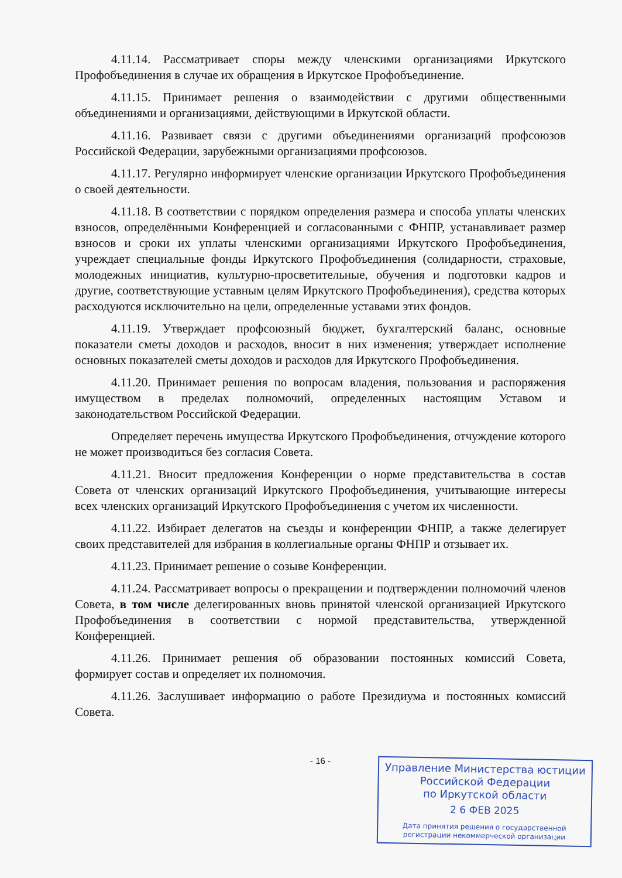4.11.14. Рассматривает споры между членскими организациями Иркутского Профобъединения в случае их обращения в Иркутское Профобъединение.
4.11.15. Принимает решения о взаимодействии с другими общественными объединениями и организациями, действующими в Иркутской области.
4.11.16. Развивает связи с другими объединениями организаций профсоюзов Российской Федерации, зарубежными организациями профсоюзов.
4.11.17. Регулярно информирует членские организации Иркутского Профобъединения о своей деятельности.
4.11.18. В соответствии с порядком определения размера и способа уплаты членских взносов, определёнными Конференцией и согласованными с ФНПР, устанавливает размер взносов и сроки их уплаты членскими организациями Иркутского Профобъединения, учреждает специальные фонды Иркутского Профобъединения (солидарности, страховые, молодежных инициатив, культурно-просветительные, обучения и подготовки кадров и другие, соответствующие уставным целям Иркутского Профобъединения), средства которых расходуются исключительно на цели, определенные уставами этих фондов.
4.11.19. Утверждает профсоюзный бюджет, бухгалтерский баланс, основные показатели сметы доходов и расходов, вносит в них изменения; утверждает исполнение основных показателей сметы доходов и расходов для Иркутского Профобъединения.
4.11.20. Принимает решения по вопросам владения, пользования и распоряжения имуществом в пределах полномочий, определенных настоящим Уставом и законодательством Российской Федерации.
Определяет перечень имущества Иркутского Профобъединения, отчуждение которого не может производиться без согласия Совета.
4.11.21. Вносит предложения Конференции о норме представительства в состав Совета от членских организаций Иркутского Профобъединения, учитывающие интересы всех членских организаций Иркутского Профобъединения с учетом их численности.
4.11.22. Избирает делегатов на съезды и конференции ФНПР, а также делегирует своих представителей для избрания в коллегиальные органы ФНПР и отзывает их.
4.11.23. Принимает решение о созыве Конференции.
4.11.24. Рассматривает вопросы о прекращении и подтверждении полномочий членов Совета, в том числе делегированных вновь принятой членской организацией Иркутского Профобъединения в соответствии с нормой представительства, утвержденной Конференцией.
4.11.26. Принимает решения об образовании постоянных комиссий Совета, формирует состав и определяет их полномочия.
4.11.26. Заслушивает информацию о работе Президиума и постоянных комиссий Совета.
- 16 -
Управление Министерства юстиции
Российской Федерации
по Иркутской области
2 6 ФЕВ 2025
Дата принятия решения о государственной
регистрации некоммерческой организации